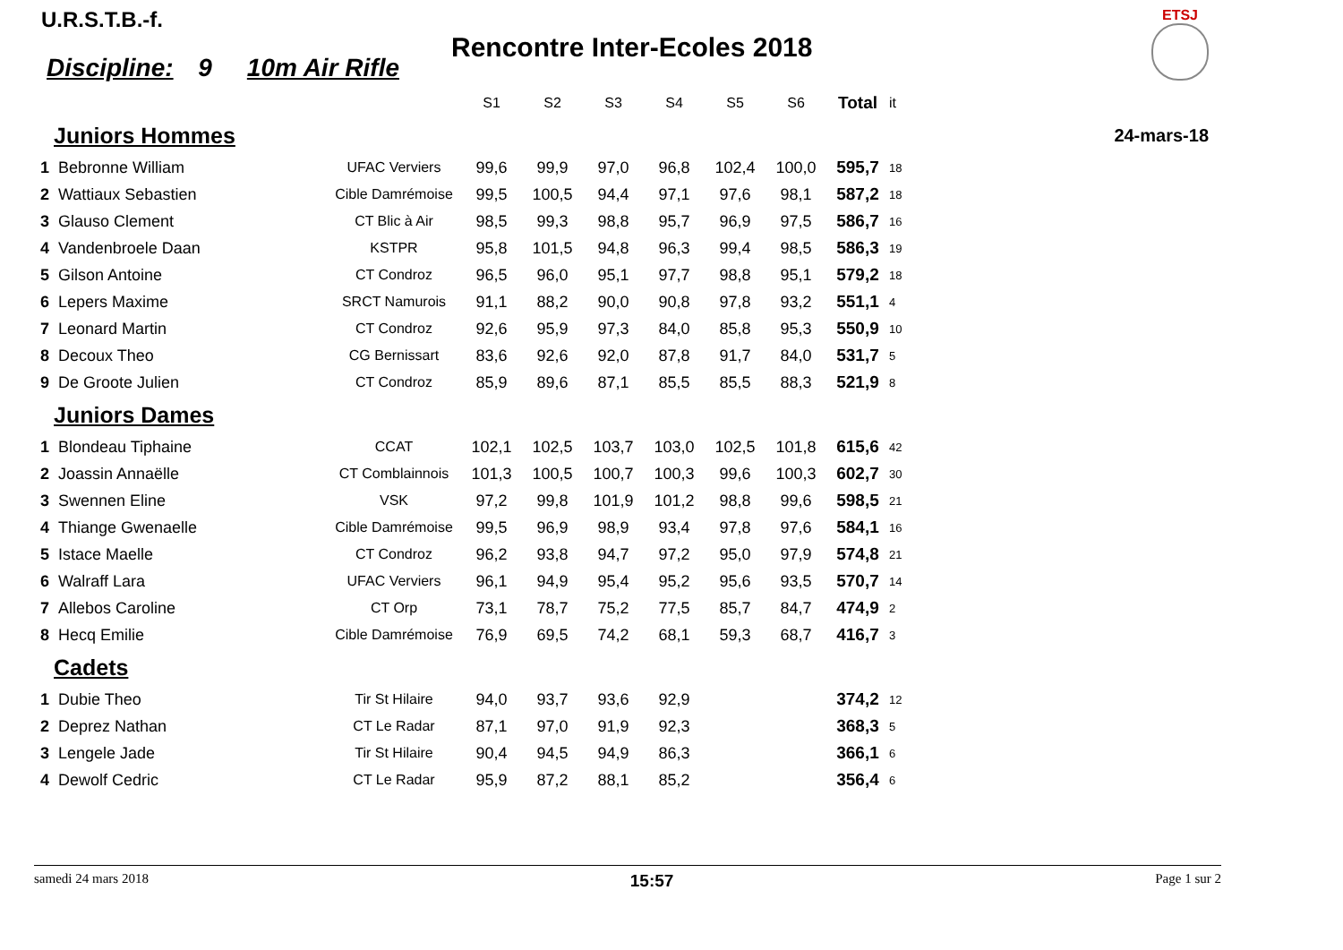U.R.S.T.B.-f.
Rencontre Inter-Ecoles 2018
ETSJ
Discipline: 9 10m Air Rifle
24-mars-18
| | | | S1 | S2 | S3 | S4 | S5 | S6 | Total | it |
| --- | --- | --- | --- | --- | --- | --- | --- | --- | --- | --- |
| Juniors Hommes | | | | | | | | | | |
| 1 | Bebronne William | UFAC Verviers | 99,6 | 99,9 | 97,0 | 96,8 | 102,4 | 100,0 | 595,7 | 18 |
| 2 | Wattiaux Sebastien | Cible Damrémoise | 99,5 | 100,5 | 94,4 | 97,1 | 97,6 | 98,1 | 587,2 | 18 |
| 3 | Glauso Clement | CT Blic à Air | 98,5 | 99,3 | 98,8 | 95,7 | 96,9 | 97,5 | 586,7 | 16 |
| 4 | Vandenbroele Daan | KSTPR | 95,8 | 101,5 | 94,8 | 96,3 | 99,4 | 98,5 | 586,3 | 19 |
| 5 | Gilson Antoine | CT Condroz | 96,5 | 96,0 | 95,1 | 97,7 | 98,8 | 95,1 | 579,2 | 18 |
| 6 | Lepers Maxime | SRCT Namurois | 91,1 | 88,2 | 90,0 | 90,8 | 97,8 | 93,2 | 551,1 | 4 |
| 7 | Leonard Martin | CT Condroz | 92,6 | 95,9 | 97,3 | 84,0 | 85,8 | 95,3 | 550,9 | 10 |
| 8 | Decoux Theo | CG Bernissart | 83,6 | 92,6 | 92,0 | 87,8 | 91,7 | 84,0 | 531,7 | 5 |
| 9 | De Groote Julien | CT Condroz | 85,9 | 89,6 | 87,1 | 85,5 | 85,5 | 88,3 | 521,9 | 8 |
| Juniors Dames | | | | | | | | | | |
| 1 | Blondeau Tiphaine | CCAT | 102,1 | 102,5 | 103,7 | 103,0 | 102,5 | 101,8 | 615,6 | 42 |
| 2 | Joassin Annaëlle | CT Comblainnois | 101,3 | 100,5 | 100,7 | 100,3 | 99,6 | 100,3 | 602,7 | 30 |
| 3 | Swennen Eline | VSK | 97,2 | 99,8 | 101,9 | 101,2 | 98,8 | 99,6 | 598,5 | 21 |
| 4 | Thiange Gwenaelle | Cible Damrémoise | 99,5 | 96,9 | 98,9 | 93,4 | 97,8 | 97,6 | 584,1 | 16 |
| 5 | Istace Maelle | CT Condroz | 96,2 | 93,8 | 94,7 | 97,2 | 95,0 | 97,9 | 574,8 | 21 |
| 6 | Walraff Lara | UFAC Verviers | 96,1 | 94,9 | 95,4 | 95,2 | 95,6 | 93,5 | 570,7 | 14 |
| 7 | Allebos Caroline | CT Orp | 73,1 | 78,7 | 75,2 | 77,5 | 85,7 | 84,7 | 474,9 | 2 |
| 8 | Hecq Emilie | Cible Damrémoise | 76,9 | 69,5 | 74,2 | 68,1 | 59,3 | 68,7 | 416,7 | 3 |
| Cadets | | | | | | | | | | |
| 1 | Dubie Theo | Tir St Hilaire | 94,0 | 93,7 | 93,6 | 92,9 | | | 374,2 | 12 |
| 2 | Deprez Nathan | CT Le Radar | 87,1 | 97,0 | 91,9 | 92,3 | | | 368,3 | 5 |
| 3 | Lengele Jade | Tir St Hilaire | 90,4 | 94,5 | 94,9 | 86,3 | | | 366,1 | 6 |
| 4 | Dewolf Cedric | CT Le Radar | 95,9 | 87,2 | 88,1 | 85,2 | | | 356,4 | 6 |
samedi 24 mars 2018 15:57 Page 1 sur 2